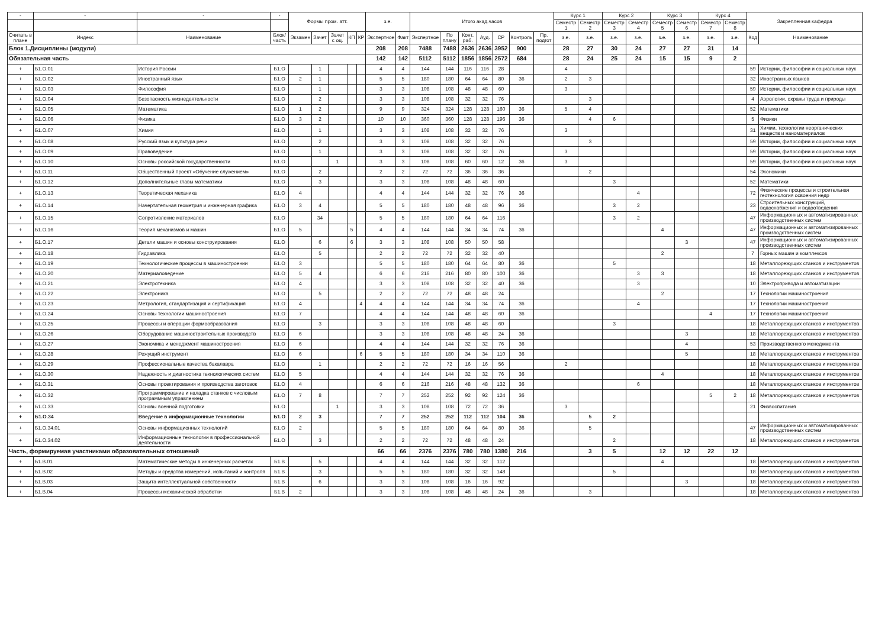| - | - | - | - | Формы пром. атт. | | | | | з.е. | | Итого акад.часов | | | | | | | Курс 1 | | Курс 2 | | Курс 3 | | Курс 4 | | Закрепленная кафедра | |
| --- | --- | --- | --- | --- | --- | --- | --- | --- | --- | --- | --- | --- | --- | --- | --- | --- | --- | --- | --- | --- | --- | --- | --- | --- | --- | --- | --- |
| | | | | | | | | | | | | | | | | | | Семестр 1 | Семестр 2 | Семестр 3 | Семестр 4 | Семестр 5 | Семестр 6 | Семестр 7 | Семестр 8 | | |
| Считать в плане | Индекс | Наименование | Блок/ часть | Экзамен | Зачет | Зачет с оц. | КП | КР | Экспертное | Факт | Экспертное | По плану | Конт. раб. | Ауд. | СР | Контроль | Пр. подгот | з.е. | з.е. | з.е. | з.е. | з.е. | з.е. | з.е. | з.е. | Код | Наименование |
| Блок 1.Дисциплины (модули) | | | | | | | | | 208 | 208 | 7488 | 7488 | 2636 | 2636 | 3952 | 900 | | 28 | 27 | 30 | 24 | 27 | 27 | 31 | 14 | | |
| Обязательная часть | | | | | | | | | 142 | 142 | 5112 | 5112 | 1856 | 1856 | 2572 | 684 | | 28 | 24 | 25 | 24 | 15 | 15 | 9 | 2 | | |
| + | Б1.О.01 | История России | Б1.О | | 1 | | | | 4 | 4 | 144 | 144 | 116 | 116 | 28 | | | 4 | | | | | | | | 59 | Истории, философии и социальных наук |
| + | Б1.О.02 | Иностранный язык | Б1.О | 2 | 1 | | | | 5 | 5 | 180 | 180 | 64 | 64 | 80 | 36 | | 2 | 3 | | | | | | | 32 | Иностранных языков |
| + | Б1.О.03 | Философия | Б1.О | | 1 | | | | 3 | 3 | 108 | 108 | 48 | 48 | 60 | | | 3 | | | | | | | | 59 | Истории, философии и социальных наук |
| + | Б1.О.04 | Безопасность жизнедеятельности | Б1.О | | 2 | | | | 3 | 3 | 108 | 108 | 32 | 32 | 76 | | | | 3 | | | | | | | 4 | Аэрологии, охраны труда и природы |
| + | Б1.О.05 | Математика | Б1.О | 1 | 2 | | | | 9 | 9 | 324 | 324 | 128 | 128 | 160 | 36 | | 5 | 4 | | | | | | | 52 | Математики |
| + | Б1.О.06 | Физика | Б1.О | 3 | 2 | | | | 10 | 10 | 360 | 360 | 128 | 128 | 196 | 36 | | | 4 | 6 | | | | | | 5 | Физики |
| + | Б1.О.07 | Химия | Б1.О | | 1 | | | | 3 | 3 | 108 | 108 | 32 | 32 | 76 | | | 3 | | | | | | | | 31 | Химии, технологии неорганических веществ и наноматериалов |
| + | Б1.О.08 | Русский язык и культура речи | Б1.О | | 2 | | | | 3 | 3 | 108 | 108 | 32 | 32 | 76 | | | | 3 | | | | | | | 59 | Истории, философии и социальных наук |
| + | Б1.О.09 | Правоведение | Б1.О | | 1 | | | | 3 | 3 | 108 | 108 | 32 | 32 | 76 | | | 3 | | | | | | | | 59 | Истории, философии и социальных наук |
| + | Б1.О.10 | Основы российской государственности | Б1.О | | | 1 | | | 3 | 3 | 108 | 108 | 60 | 60 | 12 | 36 | | 3 | | | | | | | | 59 | Истории, философии и социальных наук |
| + | Б1.О.11 | Общественный проект «Обучение служением» | Б1.О | | 2 | | | | 2 | 2 | 72 | 72 | 36 | 36 | 36 | | | | 2 | | | | | | | 54 | Экономики |
| + | Б1.О.12 | Дополнительные главы математики | Б1.О | | 3 | | | | 3 | 3 | 108 | 108 | 48 | 48 | 60 | | | | | 3 | | | | | | 52 | Математики |
| + | Б1.О.13 | Теоретическая механика | Б1.О | 4 | | | | | 4 | 4 | 144 | 144 | 32 | 32 | 76 | 36 | | | | | 4 | | | | | 72 | Физические процессы и строительная геотехнология освоения недр |
| + | Б1.О.14 | Начертательная геометрия и инженерная графика | Б1.О | 3 | 4 | | | | 5 | 5 | 180 | 180 | 48 | 48 | 96 | 36 | | | | 3 | 2 | | | | | 23 | Строительных конструкций, водоснабжения и водоотведения |
| + | Б1.О.15 | Сопротивление материалов | Б1.О | | 34 | | | | 5 | 5 | 180 | 180 | 64 | 64 | 116 | | | | | 3 | 2 | | | | | 47 | Информационных и автоматизированных производственных систем |
| + | Б1.О.16 | Теория механизмов и машин | Б1.О | 5 | | | 5 | | 4 | 4 | 144 | 144 | 34 | 34 | 74 | 36 | | | | | | 4 | | | | 47 | Информационных и автоматизированных производственных систем |
| + | Б1.О.17 | Детали машин и основы конструирования | Б1.О | | 6 | | 6 | | 3 | 3 | 108 | 108 | 50 | 50 | 58 | | | | | | | | 3 | | | 47 | Информационных и автоматизированных производственных систем |
| + | Б1.О.18 | Гидравлика | Б1.О | | 5 | | | | 2 | 2 | 72 | 72 | 32 | 32 | 40 | | | | | | | 2 | | | | 7 | Горных машин и комплексов |
| + | Б1.О.19 | Технологические процессы в машиностроении | Б1.О | 3 | | | | | 5 | 5 | 180 | 180 | 64 | 64 | 80 | 36 | | | | 5 | | | | | | 18 | Металлорежущих станков и инструментов |
| + | Б1.О.20 | Материаловедение | Б1.О | 5 | 4 | | | | 6 | 6 | 216 | 216 | 80 | 80 | 100 | 36 | | | | | 3 | 3 | | | | 18 | Металлорежущих станков и инструментов |
| + | Б1.О.21 | Электротехника | Б1.О | 4 | | | | | 3 | 3 | 108 | 108 | 32 | 32 | 40 | 36 | | | | | 3 | | | | | 10 | Электропривода и автоматизации |
| + | Б1.О.22 | Электроника | Б1.О | | 5 | | | | 2 | 2 | 72 | 72 | 48 | 48 | 24 | | | | | | | 2 | | | | 17 | Технологии машиностроения |
| + | Б1.О.23 | Метрология, стандартизация и сертификация | Б1.О | 4 | | | | 4 | 4 | 4 | 144 | 144 | 34 | 34 | 74 | 36 | | | | | 4 | | | | | 17 | Технологии машиностроения |
| + | Б1.О.24 | Основы технологии машиностроения | Б1.О | 7 | | | | | 4 | 4 | 144 | 144 | 48 | 48 | 60 | 36 | | | | | | | | 4 | | 17 | Технологии машиностроения |
| + | Б1.О.25 | Процессы и операции формообразования | Б1.О | | 3 | | | | 3 | 3 | 108 | 108 | 48 | 48 | 60 | | | | | 3 | | | | | | 18 | Металлорежущих станков и инструментов |
| + | Б1.О.26 | Оборудование машиностроительных производств | Б1.О | 6 | | | | | 3 | 3 | 108 | 108 | 48 | 48 | 24 | 36 | | | | | | | 3 | | | 18 | Металлорежущих станков и инструментов |
| + | Б1.О.27 | Экономика и менеджмент машиностроения | Б1.О | 6 | | | | | 4 | 4 | 144 | 144 | 32 | 32 | 76 | 36 | | | | | | | 4 | | | 53 | Производственного менеджмента |
| + | Б1.О.28 | Режущий инструмент | Б1.О | 6 | | | | 6 | 5 | 5 | 180 | 180 | 34 | 34 | 110 | 36 | | | | | | | 5 | | | 18 | Металлорежущих станков и инструментов |
| + | Б1.О.29 | Профессиональные качества бакалавра | Б1.О | | 1 | | | | 2 | 2 | 72 | 72 | 16 | 16 | 56 | | | 2 | | | | | | | | 18 | Металлорежущих станков и инструментов |
| + | Б1.О.30 | Надежность и диагностика технологических систем | Б1.О | 5 | | | | | 4 | 4 | 144 | 144 | 32 | 32 | 76 | 36 | | | | | | 4 | | | | 18 | Металлорежущих станков и инструментов |
| + | Б1.О.31 | Основы проектирования и производства заготовок | Б1.О | 4 | | | | | 6 | 6 | 216 | 216 | 48 | 48 | 132 | 36 | | | | | 6 | | | | | 18 | Металлорежущих станков и инструментов |
| + | Б1.О.32 | Программирование и наладка станков с числовым программным управлением | Б1.О | 7 | 8 | | | | 7 | 7 | 252 | 252 | 92 | 92 | 124 | 36 | | | | | | | | 5 | 2 | 18 | Металлорежущих станков и инструментов |
| + | Б1.О.33 | Основы военной подготовки | Б1.О | | | 1 | | | 3 | 3 | 108 | 108 | 72 | 72 | 36 | | | 3 | | | | | | | | 21 | Физвоспитания |
| + | Б1.О.34 | Введение в информационные технологии | Б1.О | 2 | 3 | | | | 7 | 7 | 252 | 252 | 112 | 112 | 104 | 36 | | | 5 | 2 | | | | | | | |
| + | Б1.О.34.01 | Основы информационных технологий | Б1.О | 2 | | | | | 5 | 5 | 180 | 180 | 64 | 64 | 80 | 36 | | | 5 | | | | | | | 47 | Информационных и автоматизированных производственных систем |
| + | Б1.О.34.02 | Информационные технологии в профессиональной деятельности | Б1.О | | 3 | | | | 2 | 2 | 72 | 72 | 48 | 48 | 24 | | | | | 2 | | | | | | 18 | Металлорежущих станков и инструментов |
| Часть, формируемая участниками образовательных отношений | | | | | | | | | 66 | 66 | 2376 | 2376 | 780 | 780 | 1380 | 216 | | | 3 | 5 | | 12 | 12 | 22 | 12 | | |
| + | Б1.В.01 | Математические методы в инженерных расчетах | Б1.В | | 5 | | | | 4 | 4 | 144 | 144 | 32 | 32 | 112 | | | | | | | 4 | | | | 18 | Металлорежущих станков и инструментов |
| + | Б1.В.02 | Методы и средства измерений, испытаний и контроля | Б1.В | | 3 | | | | 5 | 5 | 180 | 180 | 32 | 32 | 148 | | | | | 5 | | | | | | 18 | Металлорежущих станков и инструментов |
| + | Б1.В.03 | Защита интеллектуальной собственности | Б1.В | | 6 | | | | 3 | 3 | 108 | 108 | 16 | 16 | 92 | | | | | | | | 3 | | | 18 | Металлорежущих станков и инструментов |
| + | Б1.В.04 | Процессы механической обработки | Б1.В | 2 | | | | | 3 | 3 | 108 | 108 | 48 | 48 | 24 | 36 | | | 3 | | | | | | | 18 | Металлорежущих станков и инструментов |